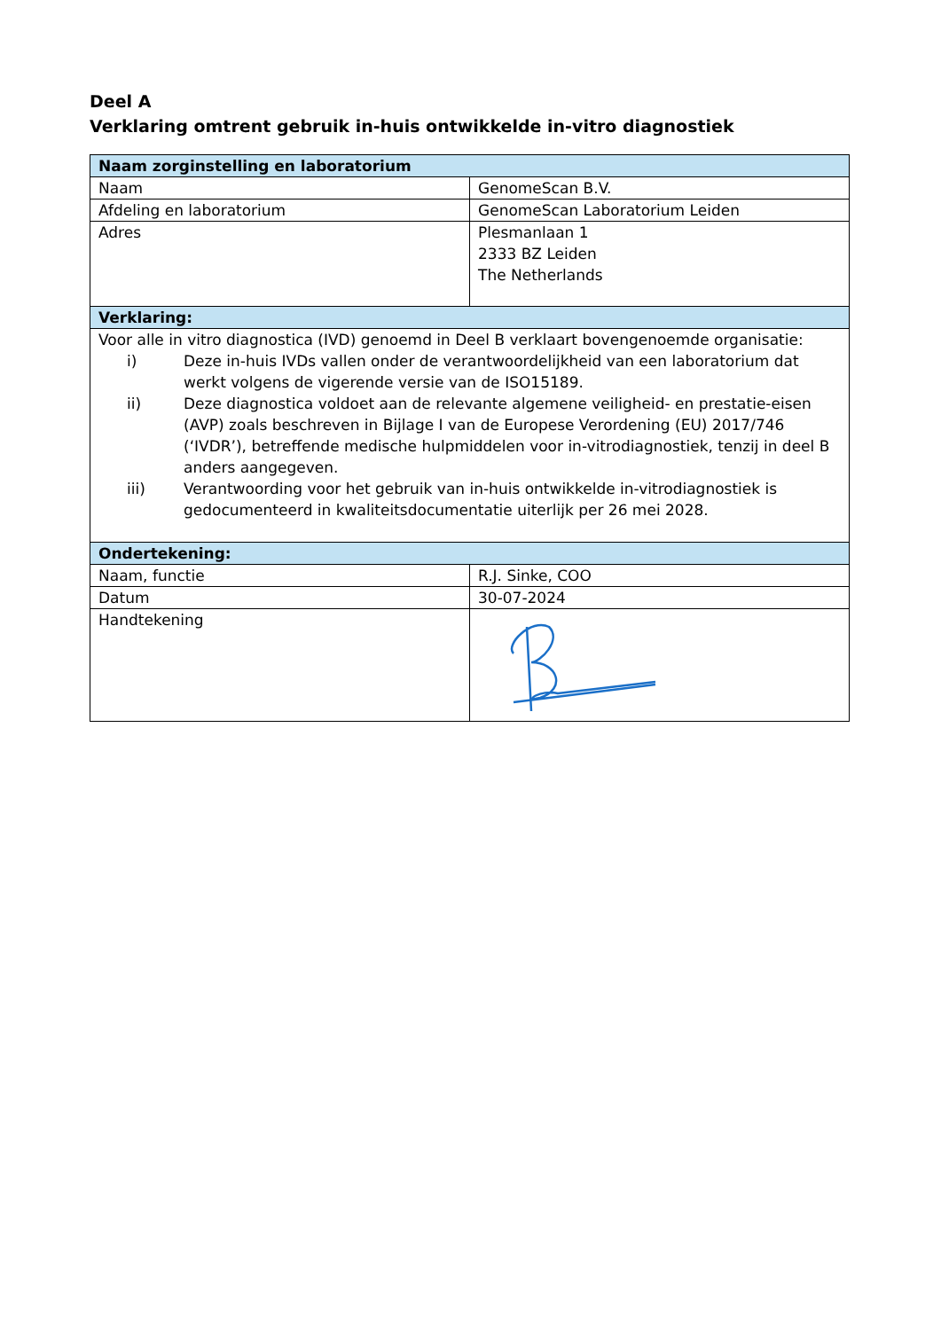Deel A
Verklaring omtrent gebruik in-huis ontwikkelde in-vitro diagnostiek
| Naam zorginstelling en laboratorium | |
| --- | --- |
| Naam | GenomeScan B.V. |
| Afdeling en laboratorium | GenomeScan Laboratorium Leiden |
| Adres | Plesmanlaan 1 2333 BZ Leiden The Netherlands |
| Verklaring: | |
| Voor alle in vitro diagnostica (IVD) genoemd in Deel B verklaart bovengenoemde organisatie: i) Deze in-huis IVDs vallen onder de verantwoordelijkheid van een laboratorium dat werkt volgens de vigerende versie van de ISO15189. ii) Deze diagnostica voldoet aan de relevante algemene veiligheid- en prestatie-eisen (AVP) zoals beschreven in Bijlage I van de Europese Verordening (EU) 2017/746 (‘IVDR’), betreffende medische hulpmiddelen voor in-vitrodiagnostiek, tenzij in deel B anders aangegeven. iii) Verantwoording voor het gebruik van in-huis ontwikkelde in-vitrodiagnostiek is gedocumenteerd in kwaliteitsdocumentatie uiterlijk per 26 mei 2028. | |
| Ondertekening: | |
| Naam, functie | R.J. Sinke, COO |
| Datum | 30-07-2024 |
| Handtekening | |